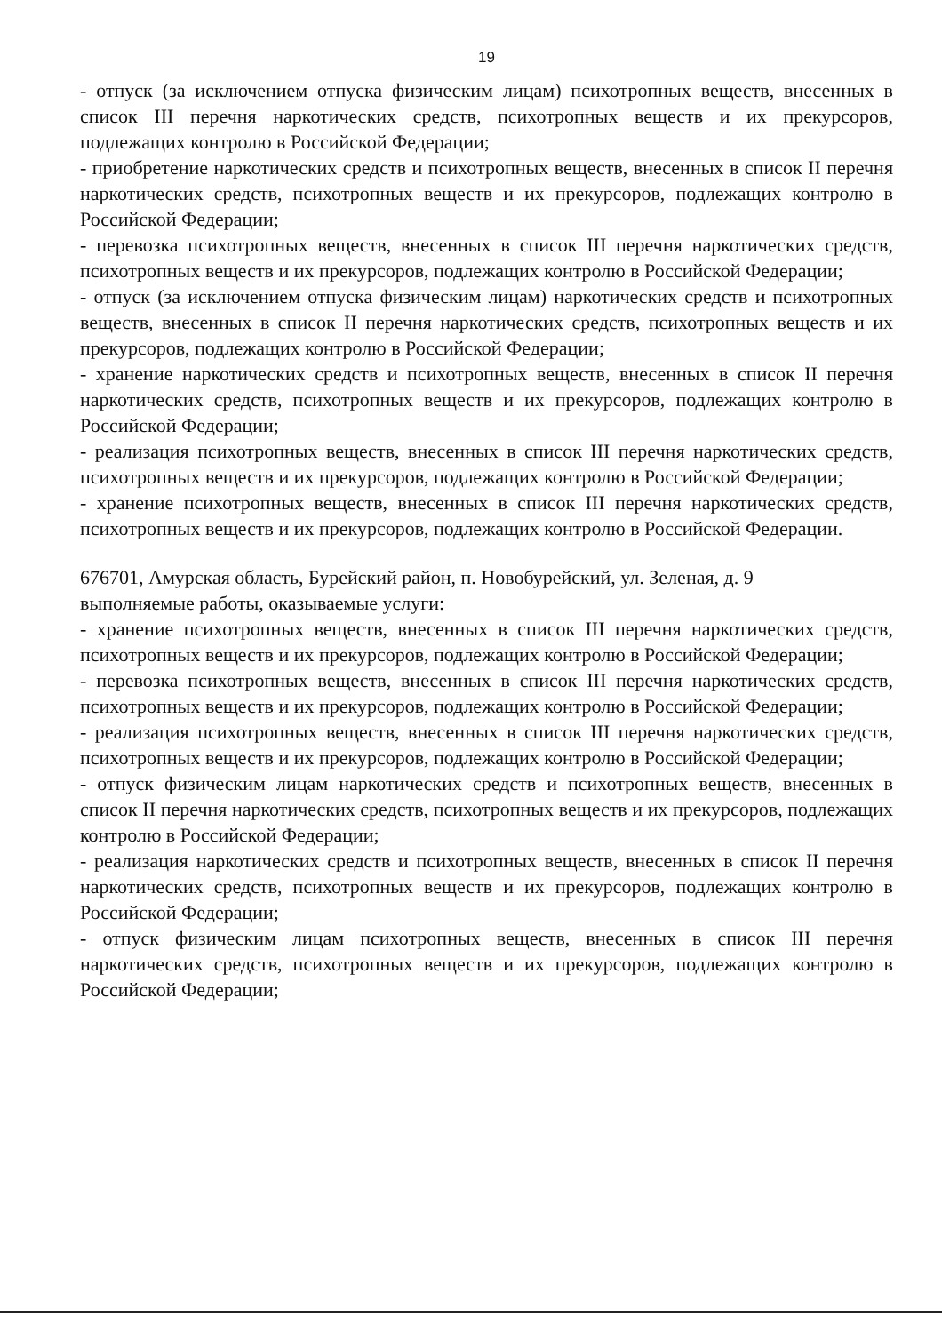19
- отпуск (за исключением отпуска физическим лицам) психотропных веществ, внесенных в список III перечня наркотических средств, психотропных веществ и их прекурсоров, подлежащих контролю в Российской Федерации;
- приобретение наркотических средств и психотропных веществ, внесенных в список II перечня наркотических средств, психотропных веществ и их прекурсоров, подлежащих контролю в Российской Федерации;
- перевозка психотропных веществ, внесенных в список III перечня наркотических средств, психотропных веществ и их прекурсоров, подлежащих контролю в Российской Федерации;
- отпуск (за исключением отпуска физическим лицам) наркотических средств и психотропных веществ, внесенных в список II перечня наркотических средств, психотропных веществ и их прекурсоров, подлежащих контролю в Российской Федерации;
- хранение наркотических средств и психотропных веществ, внесенных в список II перечня наркотических средств, психотропных веществ и их прекурсоров, подлежащих контролю в Российской Федерации;
- реализация психотропных веществ, внесенных в список III перечня наркотических средств, психотропных веществ и их прекурсоров, подлежащих контролю в Российской Федерации;
- хранение психотропных веществ, внесенных в список III перечня наркотических средств, психотропных веществ и их прекурсоров, подлежащих контролю в Российской Федерации.
676701, Амурская область, Бурейский район, п. Новобурейский, ул. Зеленая, д. 9
выполняемые работы, оказываемые услуги:
- хранение психотропных веществ, внесенных в список III перечня наркотических средств, психотропных веществ и их прекурсоров, подлежащих контролю в Российской Федерации;
- перевозка психотропных веществ, внесенных в список III перечня наркотических средств, психотропных веществ и их прекурсоров, подлежащих контролю в Российской Федерации;
- реализация психотропных веществ, внесенных в список III перечня наркотических средств, психотропных веществ и их прекурсоров, подлежащих контролю в Российской Федерации;
- отпуск физическим лицам наркотических средств и психотропных веществ, внесенных в список II перечня наркотических средств, психотропных веществ и их прекурсоров, подлежащих контролю в Российской Федерации;
- реализация наркотических средств и психотропных веществ, внесенных в список II перечня наркотических средств, психотропных веществ и их прекурсоров, подлежащих контролю в Российской Федерации;
- отпуск физическим лицам психотропных веществ, внесенных в список III перечня наркотических средств, психотропных веществ и их прекурсоров, подлежащих контролю в Российской Федерации;